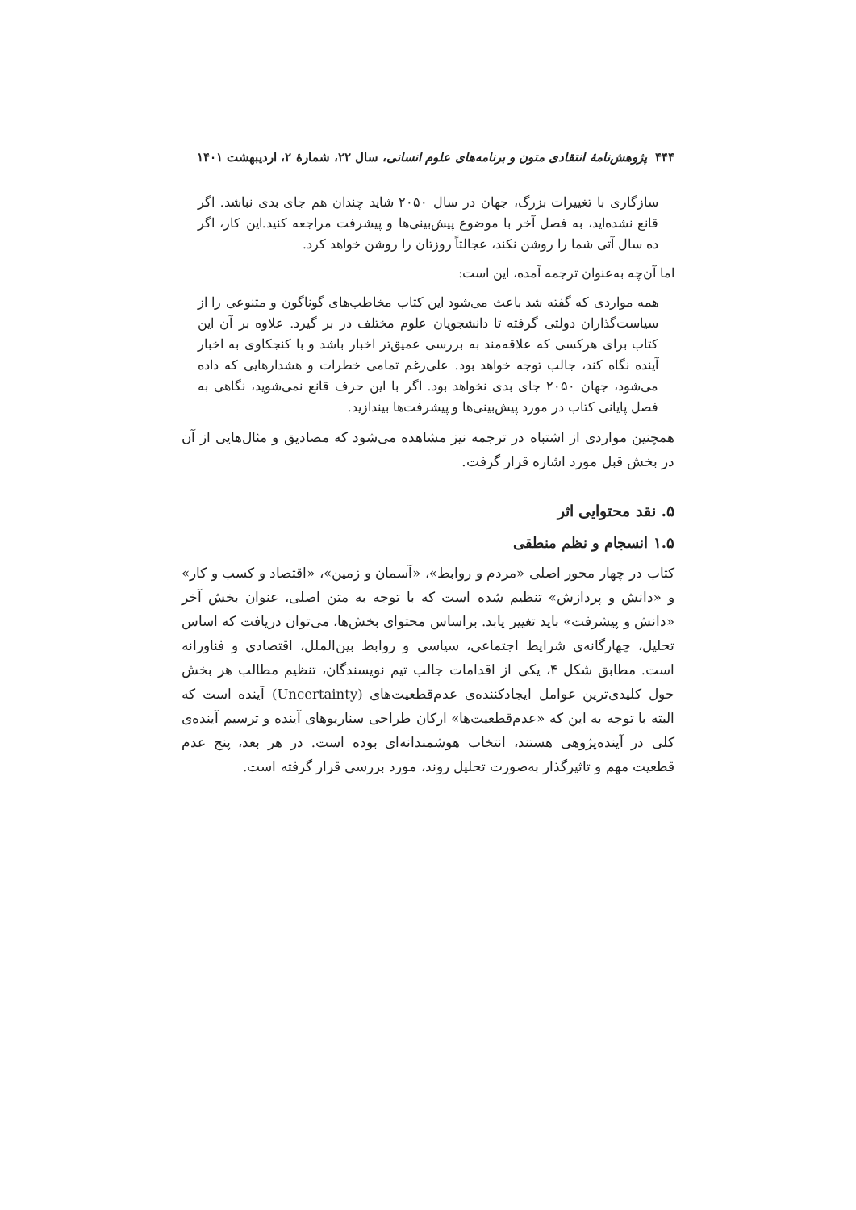۴۴۴ پژوهش‌نامهٔ انتقادی متون و برنامه‌های علوم انسانی، سال ۲۲، شمارهٔ ۲، اردیبهشت ۱۴۰۱
سازگاری با تغییرات بزرگ، جهان در سال ۲۰۵۰ شاید چندان هم جای بدی نباشد. اگر قانع نشده‌اید، به فصل آخر با موضوع پیش‌بینی‌ها و پیشرفت مراجعه کنید.این کار، اگر ده سال آتی شما را روشن نکند، عجالتاً روزتان را روشن خواهد کرد.
اما آن‌چه به‌عنوان ترجمه آمده، این است:
همه مواردی که گفته شد باعث می‌شود این کتاب مخاطب‌های گوناگون و متنوعی را از سیاست‌گذاران دولتی گرفته تا دانشجویان علوم مختلف در بر گیرد. علاوه بر آن این کتاب برای هرکسی که علاقه‌مند به بررسی عمیق‌تر اخبار باشد و با کنجکاوی به اخبار آینده نگاه کند، جالب توجه خواهد بود. علی‌رغم تمامی خطرات و هشدارهایی که داده می‌شود، جهان ۲۰۵۰ جای بدی نخواهد بود. اگر با این حرف قانع نمی‌شوید، نگاهی به فصل پایانی کتاب در مورد پیش‌بینی‌ها و پیشرفت‌ها بیندازید.
همچنین مواردی از اشتباه در ترجمه نیز مشاهده می‌شود که مصادیق و مثال‌هایی از آن در بخش قبل مورد اشاره قرار گرفت.
۵. نقد محتوایی اثر
۱.۵ انسجام و نظم منطقی
کتاب در چهار محور اصلی «مردم و روابط»، «آسمان و زمین»، «اقتصاد و کسب و کار» و «دانش و پردازش» تنظیم شده است که با توجه به متن اصلی، عنوان بخش آخر «دانش و پیشرفت» باید تغییر یابد. براساس محتوای بخش‌ها، می‌توان دریافت که اساس تحلیل، چهارگانه‌ی شرایط اجتماعی، سیاسی و روابط بین‌الملل، اقتصادی و فناورانه است. مطابق شکل ۴، یکی از اقدامات جالب تیم نویسندگان، تنظیم مطالب هر بخش حول کلیدی‌ترین عوامل ایجادکننده‌ی عدم‌قطعیت‌های (Uncertainty) آینده است که البته با توجه به این که «عدم‌قطعیت‌ها» ارکان طراحی سناریوهای آینده و ترسیم آینده‌ی کلی در آینده‌پژوهی هستند، انتخاب هوشمندانه‌ای بوده است. در هر بعد، پنج عدم قطعیت مهم و تاثیرگذار به‌صورت تحلیل روند، مورد بررسی قرار گرفته است.